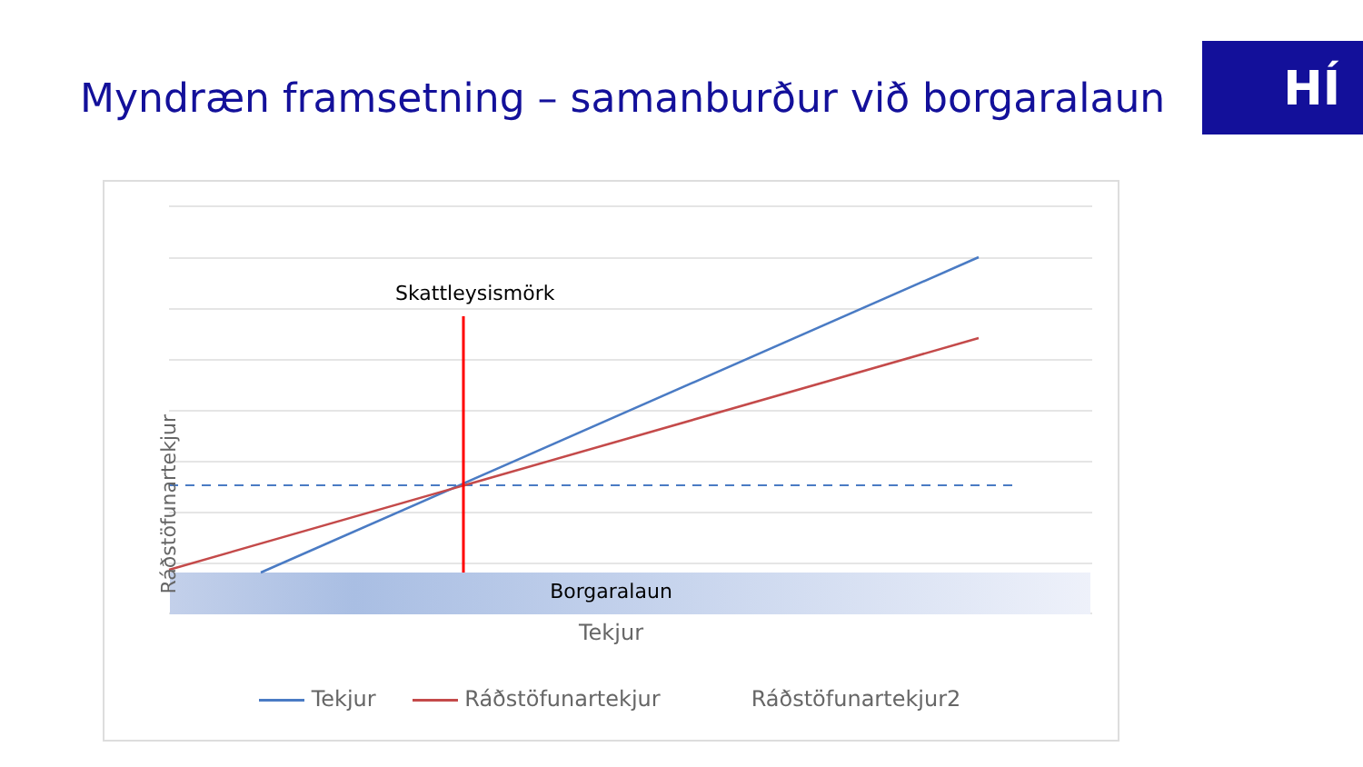Myndræn framsetning – samanburður við borgaralaun
HÍ
Skattleysismörk
Ráðstöfunartekjur
Borgaralaun
Tekjur
Tekjur Ráðstöfunartekjur Ráðstöfunartekjur2